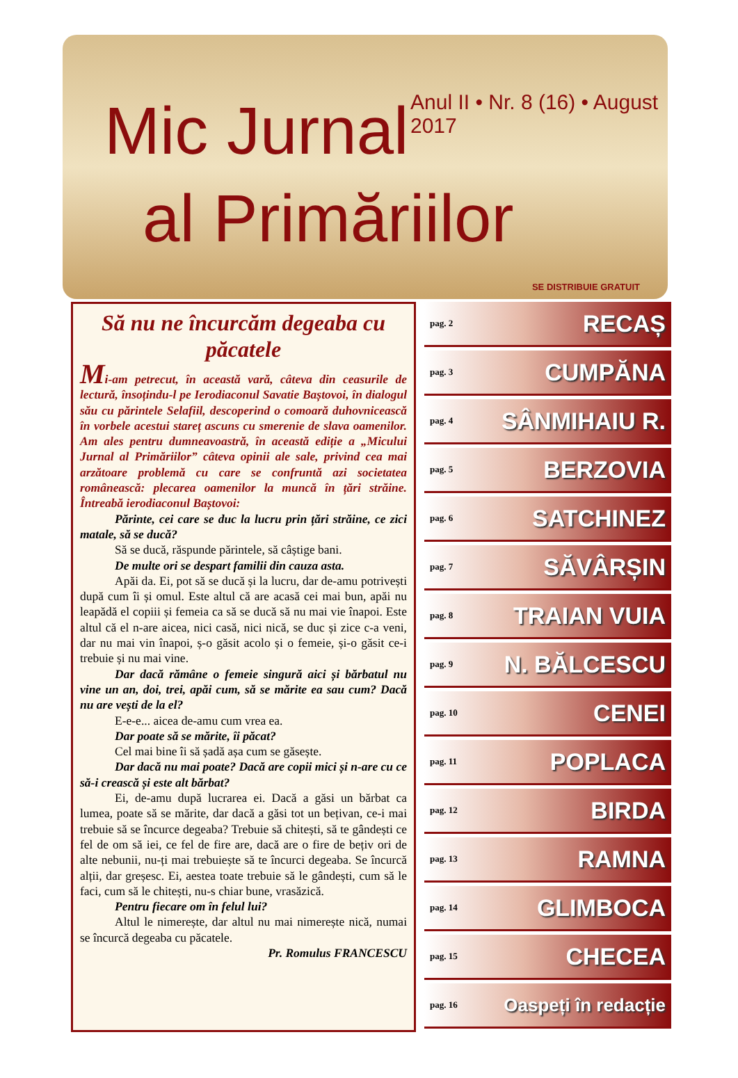Anul II • Nr. 8 (16) • August 2017
Mic Jurnal
al Primăriilor
SE DISTRIBUIE GRATUIT
Să nu ne încurcăm degeaba cu păcatele
Mi-am petrecut, în această vară, câteva din ceasurile de lectură, însoțindu-l pe Ierodiaconul Savatie Baștovoi, în dialogul său cu părintele Selafiil, descoperind o comoară duhovnicească în vorbele acestui stareț ascuns cu smerenie de slava oamenilor. Am ales pentru dumneavoastră, în această ediție a „Micului Jurnal al Primăriilor” câteva opinii ale sale, privind cea mai arzătoare problemă cu care se confruntă azi societatea românească: plecarea oamenilor la muncă în țări străine. Întreabă ierodiaconul Baștovoi:
Părinte, cei care se duc la lucru prin țări străine, ce zici matale, să se ducă?
Să se ducă, răspunde părintele, să câștige bani.
De multe ori se despart familii din cauza asta.
Apăi da. Ei, pot să se ducă și la lucru, dar de-amu potrivești după cum îi și omul. Este altul că are acasă cei mai bun, apăi nu leapădă el copiii și femeia ca să se ducă să nu mai vie înapoi. Este altul că el n-are aicea, nici casă, nici nică, se duc și zice c-a veni, dar nu mai vin înapoi, ș-o găsit acolo și o femeie, și-o găsit ce-i trebuie și nu mai vine.
Dar dacă rămâne o femeie singură aici și bărbatul nu vine un an, doi, trei, apăi cum, să se mărite ea sau cum? Dacă nu are vești de la el?
E-e-e... aicea de-amu cum vrea ea.
Dar poate să se mărite, îi păcat?
Cel mai bine îi să șadă așa cum se găsește.
Dar dacă nu mai poate? Dacă are copii mici și n-are cu ce să-i crească și este alt bărbat?
Ei, de-amu după lucrarea ei. Dacă a găsi un bărbat ca lumea, poate să se mărite, dar dacă a găsi tot un bețivan, ce-i mai trebuie să se încurce degeaba? Trebuie să chitești, să te gândești ce fel de om să iei, ce fel de fire are, dacă are o fire de bețiv ori de alte nebunii, nu-ți mai trebuiește să te încurci degeaba. Se încurcă alții, dar greșesc. Ei, aestea toate trebuie să le gândești, cum să le faci, cum să le chitești, nu-s chiar bune, vrasăzică.
Pentru fiecare om în felul lui?
Altul le nimerește, dar altul nu mai nimerește nică, numai se încurcă degeaba cu păcatele.
Pr. Romulus FRANCESCU
pag. 2 RECAȘ
pag. 3 CUMPĂNA
pag. 4 SÂNMIHAIU R.
pag. 5 BERZOVIA
pag. 6 SATCHINEZ
pag. 7 SĂVÂRȘIN
pag. 8 TRAIAN VUIA
pag. 9 N. BĂLCESCU
pag. 10 CENEI
pag. 11 POPLACA
pag. 12 BIRDA
pag. 13 RAMNA
pag. 14 GLIMBOCA
pag. 15 CHECEA
pag. 16 Oaspeți în redacție